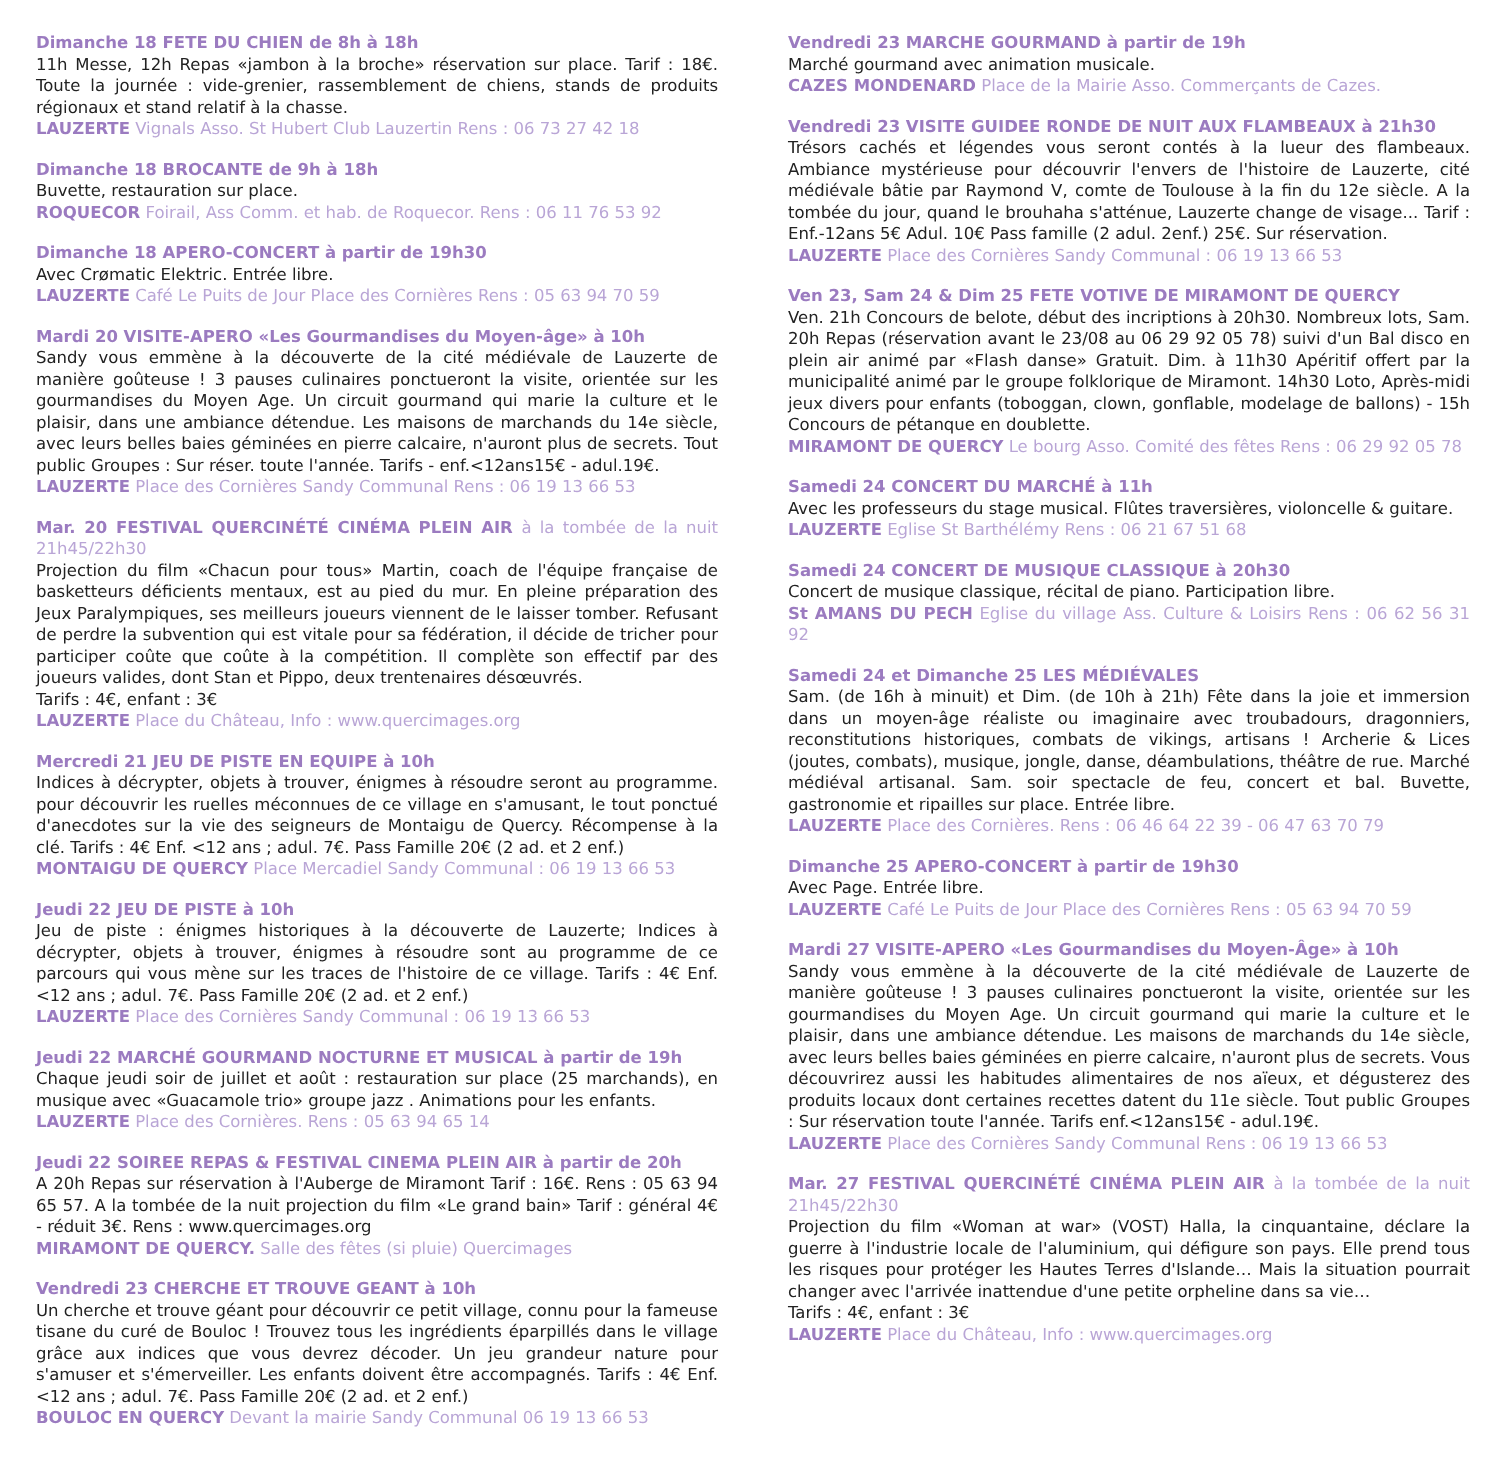Dimanche 18 FETE DU CHIEN de 8h à 18h
11h Messe, 12h Repas «jambon à la broche» réservation sur place. Tarif : 18€. Toute la journée : vide-grenier, rassemblement de chiens, stands de produits régionaux et stand relatif à la chasse.
LAUZERTE Vignals Asso. St Hubert Club Lauzertin Rens : 06 73 27 42 18
Dimanche 18 BROCANTE de 9h à 18h
Buvette, restauration sur place.
ROQUECOR Foirail, Ass Comm. et hab. de Roquecor. Rens : 06 11 76 53 92
Dimanche 18 APERO-CONCERT à partir de 19h30
Avec Crømatic Elektric. Entrée libre.
LAUZERTE Café Le Puits de Jour Place des Cornières Rens : 05 63 94 70 59
Mardi 20 VISITE-APERO «Les Gourmandises du Moyen-âge» à 10h
Sandy vous emmène à la découverte de la cité médiévale de Lauzerte de manière goûteuse ! 3 pauses culinaires ponctueront la visite, orientée sur les gourmandises du Moyen Age. Un circuit gourmand qui marie la culture et le plaisir, dans une ambiance détendue. Les maisons de marchands du 14e siècle, avec leurs belles baies géminées en pierre calcaire, n'auront plus de secrets. Tout public Groupes : Sur réser. toute l'année. Tarifs - enf.<12ans15€ - adul.19€.
LAUZERTE Place des Cornières Sandy Communal Rens : 06 19 13 66 53
Mar. 20 FESTIVAL QUERCINÉTÉ CINÉMA PLEIN AIR à la tombée de la nuit 21h45/22h30
Projection du film «Chacun pour tous» Martin, coach de l'équipe française de basketteurs déficients mentaux, est au pied du mur. En pleine préparation des Jeux Paralympiques, ses meilleurs joueurs viennent de le laisser tomber. Refusant de perdre la subvention qui est vitale pour sa fédération, il décide de tricher pour participer coûte que coûte à la compétition. Il complète son effectif par des joueurs valides, dont Stan et Pippo, deux trentenaires désœuvrés.
Tarifs : 4€, enfant : 3€
LAUZERTE Place du Château, Info : www.quercimages.org
Mercredi 21 JEU DE PISTE EN EQUIPE à 10h
Indices à décrypter, objets à trouver, énigmes à résoudre seront au programme. pour découvrir les ruelles méconnues de ce village en s'amusant, le tout ponctué d'anecdotes sur la vie des seigneurs de Montaigu de Quercy. Récompense à la clé. Tarifs : 4€ Enf. <12 ans ; adul. 7€. Pass Famille 20€ (2 ad. et 2 enf.)
MONTAIGU DE QUERCY Place Mercadiel Sandy Communal : 06 19 13 66 53
Jeudi 22 JEU DE PISTE à 10h
Jeu de piste : énigmes historiques à la découverte de Lauzerte; Indices à décrypter, objets à trouver, énigmes à résoudre sont au programme de ce parcours qui vous mène sur les traces de l'histoire de ce village. Tarifs : 4€ Enf. <12 ans ; adul. 7€. Pass Famille 20€ (2 ad. et 2 enf.)
LAUZERTE Place des Cornières Sandy Communal : 06 19 13 66 53
Jeudi 22 MARCHÉ GOURMAND NOCTURNE ET MUSICAL à partir de 19h
Chaque jeudi soir de juillet et août : restauration sur place (25 marchands), en musique avec «Guacamole trio» groupe jazz . Animations pour les enfants.
LAUZERTE Place des Cornières. Rens : 05 63 94 65 14
Jeudi 22 SOIREE REPAS & FESTIVAL CINEMA PLEIN AIR à partir de 20h
A 20h Repas sur réservation à l'Auberge de Miramont Tarif : 16€. Rens : 05 63 94 65 57. A la tombée de la nuit projection du film «Le grand bain» Tarif : général 4€ - réduit 3€. Rens : www.quercimages.org
MIRAMONT DE QUERCY. Salle des fêtes (si pluie) Quercimages
Vendredi 23 CHERCHE ET TROUVE GEANT à 10h
Un cherche et trouve géant pour découvrir ce petit village, connu pour la fameuse tisane du curé de Bouloc ! Trouvez tous les ingrédients éparpillés dans le village grâce aux indices que vous devrez décoder. Un jeu grandeur nature pour s'amuser et s'émerveiller. Les enfants doivent être accompagnés. Tarifs : 4€ Enf. <12 ans ; adul. 7€. Pass Famille 20€ (2 ad. et 2 enf.)
BOULOC EN QUERCY Devant la mairie Sandy Communal 06 19 13 66 53
Vendredi 23 MARCHE GOURMAND à partir de 19h
Marché gourmand avec animation musicale.
CAZES MONDENARD Place de la Mairie Asso. Commerçants de Cazes.
Vendredi 23 VISITE GUIDEE RONDE DE NUIT AUX FLAMBEAUX à 21h30
Trésors cachés et légendes vous seront contés à la lueur des flambeaux. Ambiance mystérieuse pour découvrir l'envers de l'histoire de Lauzerte, cité médiévale bâtie par Raymond V, comte de Toulouse à la fin du 12e siècle. A la tombée du jour, quand le brouhaha s'atténue, Lauzerte change de visage... Tarif : Enf.-12ans 5€ Adul. 10€ Pass famille (2 adul. 2enf.) 25€. Sur réservation.
LAUZERTE Place des Cornières Sandy Communal : 06 19 13 66 53
Ven 23, Sam 24 & Dim 25 FETE VOTIVE DE MIRAMONT DE QUERCY
Ven. 21h Concours de belote, début des incriptions à 20h30. Nombreux lots, Sam. 20h Repas (réservation avant le 23/08 au 06 29 92 05 78) suivi d'un Bal disco en plein air animé par «Flash danse» Gratuit. Dim. à 11h30 Apéritif offert par la municipalité animé par le groupe folklorique de Miramont. 14h30 Loto, Après-midi jeux divers pour enfants (toboggan, clown, gonflable, modelage de ballons) - 15h Concours de pétanque en doublette.
MIRAMONT DE QUERCY Le bourg Asso. Comité des fêtes Rens : 06 29 92 05 78
Samedi 24 CONCERT DU MARCHÉ à 11h
Avec les professeurs du stage musical. Flûtes traversières, violoncelle & guitare.
LAUZERTE Eglise St Barthélémy Rens : 06 21 67 51 68
Samedi 24 CONCERT DE MUSIQUE CLASSIQUE à 20h30
Concert de musique classique, récital de piano. Participation libre.
St AMANS DU PECH Eglise du village Ass. Culture & Loisirs Rens : 06 62 56 31 92
Samedi 24 et Dimanche 25 LES MÉDIÉVALES
Sam. (de 16h à minuit) et Dim. (de 10h à 21h) Fête dans la joie et immersion dans un moyen-âge réaliste ou imaginaire avec troubadours, dragonniers, reconstitutions historiques, combats de vikings, artisans ! Archerie & Lices (joutes, combats), musique, jongle, danse, déambulations, théâtre de rue. Marché médiéval artisanal. Sam. soir spectacle de feu, concert et bal. Buvette, gastronomie et ripailles sur place. Entrée libre.
LAUZERTE Place des Cornières. Rens : 06 46 64 22 39 - 06 47 63 70 79
Dimanche 25 APERO-CONCERT à partir de 19h30
Avec Page. Entrée libre.
LAUZERTE Café Le Puits de Jour Place des Cornières Rens : 05 63 94 70 59
Mardi 27 VISITE-APERO «Les Gourmandises du Moyen-Âge» à 10h
Sandy vous emmène à la découverte de la cité médiévale de Lauzerte de manière goûteuse ! 3 pauses culinaires ponctueront la visite, orientée sur les gourmandises du Moyen Age. Un circuit gourmand qui marie la culture et le plaisir, dans une ambiance détendue. Les maisons de marchands du 14e siècle, avec leurs belles baies géminées en pierre calcaire, n'auront plus de secrets. Vous découvrirez aussi les habitudes alimentaires de nos aïeux, et dégusterez des produits locaux dont certaines recettes datent du 11e siècle. Tout public Groupes : Sur réservation toute l'année. Tarifs enf.<12ans15€ - adul.19€.
LAUZERTE Place des Cornières Sandy Communal Rens : 06 19 13 66 53
Mar. 27 FESTIVAL QUERCINÉTÉ CINÉMA PLEIN AIR à la tombée de la nuit 21h45/22h30
Projection du film «Woman at war» (VOST) Halla, la cinquantaine, déclare la guerre à l'industrie locale de l'aluminium, qui défigure son pays. Elle prend tous les risques pour protéger les Hautes Terres d'Islande… Mais la situation pourrait changer avec l'arrivée inattendue d'une petite orpheline dans sa vie…
Tarifs : 4€, enfant : 3€
LAUZERTE Place du Château, Info : www.quercimages.org